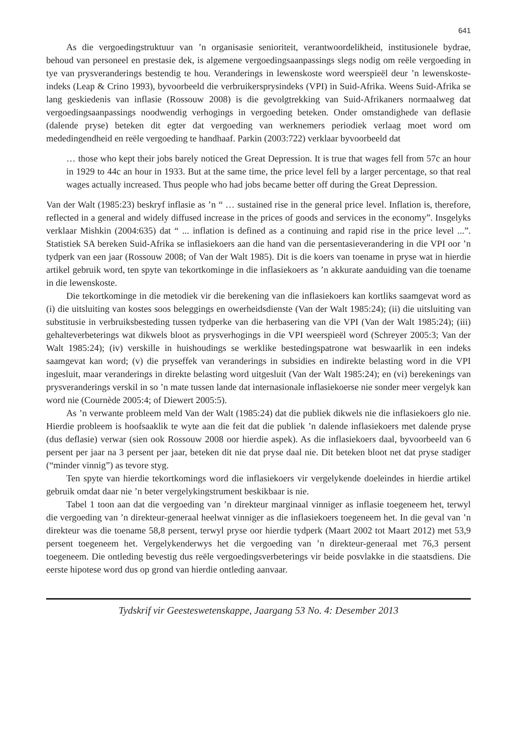641
As die vergoedingstruktuur van ’n organisasie senioriteit, verantwoordelikheid, institusionele bydrae, behoud van personeel en prestasie dek, is algemene vergoedingsaanpassings slegs nodig om reële vergoeding in tye van prysveranderings bestendig te hou. Veranderings in lewenskoste word weerspieël deur ’n lewenskoste-indeks (Leap & Crino 1993), byvoorbeeld die verbruikersprysindeks (VPI) in Suid-Afrika. Weens Suid-Afrika se lang geskiedenis van inflasie (Rossouw 2008) is die gevolgtrekking van Suid-Afrikaners normaalweg dat vergoedingsaanpassings noodwendig verhogings in vergoeding beteken. Onder omstandighede van deflasie (dalende pryse) beteken dit egter dat vergoeding van werknemers periodiek verlaag moet word om mededingendheid en reële vergoeding te handhaaf. Parkin (2003:722) verklaar byvoorbeeld dat
… those who kept their jobs barely noticed the Great Depression. It is true that wages fell from 57c an hour in 1929 to 44c an hour in 1933. But at the same time, the price level fell by a larger percentage, so that real wages actually increased. Thus people who had jobs became better off during the Great Depression.
Van der Walt (1985:23) beskryf inflasie as ’n “ … sustained rise in the general price level. Inflation is, therefore, reflected in a general and widely diffused increase in the prices of goods and services in the economy”. Insgelyks verklaar Mishkin (2004:635) dat “ ... inflation is defined as a continuing and rapid rise in the price level ...”. Statistiek SA bereken Suid-Afrika se inflasiekoers aan die hand van die persentasieverandering in die VPI oor ’n tydperk van een jaar (Rossouw 2008; of Van der Walt 1985). Dit is die koers van toename in pryse wat in hierdie artikel gebruik word, ten spyte van tekortkominge in die inflasiekoers as ’n akkurate aanduiding van die toename in die lewenskoste.
Die tekortkominge in die metodiek vir die berekening van die inflasiekoers kan kortliks saamgevat word as (i) die uitsluiting van kostes soos beleggings en owerheidsdienste (Van der Walt 1985:24); (ii) die uitsluiting van substitusie in verbruiksbesteding tussen tydperke van die herbasering van die VPI (Van der Walt 1985:24); (iii) gehalteverbeterings wat dikwels bloot as prysverhogings in die VPI weerspieël word (Schreyer 2005:3; Van der Walt 1985:24); (iv) verskille in huishoudings se werklike bestedingspatrone wat beswaarlik in een indeks saamgevat kan word; (v) die pryseffek van veranderings in subsidies en indirekte belasting word in die VPI ingesluit, maar veranderings in direkte belasting word uitgesluit (Van der Walt 1985:24); en (vi) berekenings van prysveranderings verskil in so ’n mate tussen lande dat internasionale inflasiekoerse nie sonder meer vergelyk kan word nie (Cournède 2005:4; of Diewert 2005:5).
As ’n verwante probleem meld Van der Walt (1985:24) dat die publiek dikwels nie die inflasiekoers glo nie. Hierdie probleem is hoofsaaklik te wyte aan die feit dat die publiek ’n dalende inflasiekoers met dalende pryse (dus deflasie) verwar (sien ook Rossouw 2008 oor hierdie aspek). As die inflasiekoers daal, byvoorbeeld van 6 persent per jaar na 3 persent per jaar, beteken dit nie dat pryse daal nie. Dit beteken bloot net dat pryse stadiger (“minder vinnig”) as tevore styg.
Ten spyte van hierdie tekortkomings word die inflasiekoers vir vergelykende doeleindes in hierdie artikel gebruik omdat daar nie ’n beter vergelykingstrument beskikbaar is nie.
Tabel 1 toon aan dat die vergoeding van ’n direkteur marginaal vinniger as inflasie toegeneem het, terwyl die vergoeding van ’n direkteur-generaal heelwat vinniger as die inflasiekoers toegeneem het. In die geval van ’n direkteur was die toename 58,8 persent, terwyl pryse oor hierdie tydperk (Maart 2002 tot Maart 2012) met 53,9 persent toegeneem het. Vergelykenderwys het die vergoeding van ’n direkteur-generaal met 76,3 persent toegeneem. Die ontleding bevestig dus reële vergoedingsverbeterings vir beide posvlakke in die staatsdiens. Die eerste hipotese word dus op grond van hierdie ontleding aanvaar.
Tydskrif vir Geesteswetenskappe, Jaargang 53 No. 4: Desember 2013